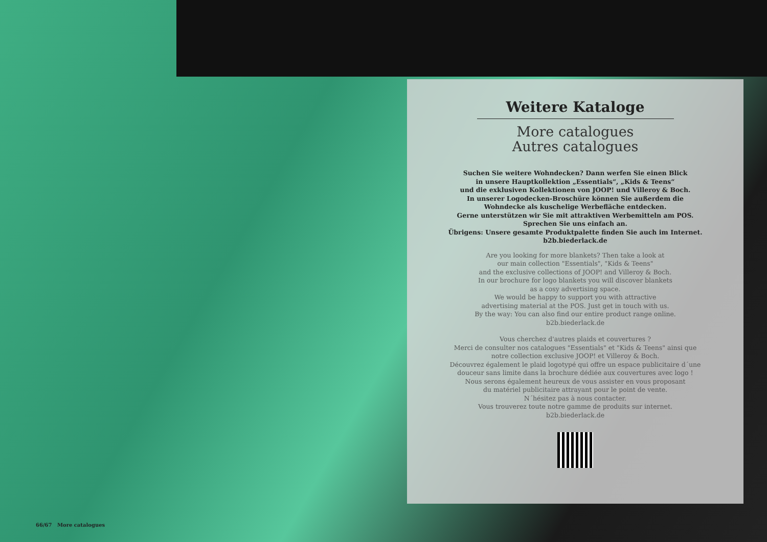Weitere Kataloge
More catalogues
Autres catalogues
Suchen Sie weitere Wohndecken? Dann werfen Sie einen Blick
in unsere Hauptkollektion „Essentials“, „Kids & Teens“
und die exklusiven Kollektionen von JOOP! und Villeroy & Boch.
In unserer Logodecken-Broschüre können Sie außerdem die
Wohndecke als kuschelige Werbefläche entdecken.
Gerne unterstützen wir Sie mit attraktiven Werbemitteln am POS.
Sprechen Sie uns einfach an.
Übrigens: Unsere gesamte Produktpalette finden Sie auch im Internet.
b2b.biederlack.de
Are you looking for more blankets? Then take a look at
our main collection "Essentials", "Kids & Teens"
and the exclusive collections of JOOP! and Villeroy & Boch.
In our brochure for logo blankets you will discover blankets
as a cosy advertising space.
We would be happy to support you with attractive
advertising material at the POS. Just get in touch with us.
By the way: You can also find our entire product range online.
b2b.biederlack.de
Vous cherchez d'autres plaids et couvertures ?
Merci de consulter nos catalogues "Essentials" et "Kids & Teens" ainsi que
notre collection exclusive JOOP! et Villeroy & Boch.
Découvrez également le plaid logotypé qui offre un espace publicitaire d´une
douceur sans limite dans la brochure dédiée aux couvertures avec logo !
Nous serons également heureux de vous assister en vous proposant
du matériel publicitaire attrayant pour le point de vente.
N´hésitez pas à nous contacter.
Vous trouverez toute notre gamme de produits sur internet.
b2b.biederlack.de
66/67 More catalogues